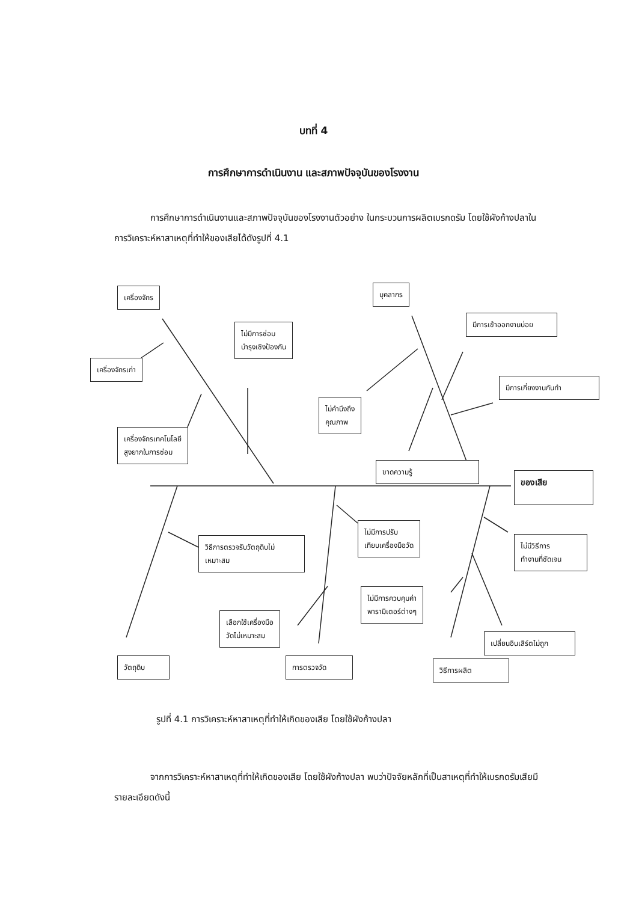บทที่ 4
การศึกษาการดำเนินงาน และสภาพปัจจุบันของโรงงาน
การศึกษาการดำเนินงานและสภาพปัจจุบันของโรงงานตัวอย่าง ในกระบวนการผลิตเบรกดรัม โดยใช้ผังก้างปลาในการวิเคราะห์หาสาเหตุที่ทำให้ของเสียได้ดังรูปที่ 4.1
เครื่องจักร
เครื่องจักรเก่า
ไม่มีการซ่อม
บำรุงเชิงป้องกัน
เครื่องจักรเทคโนโลยี
สูงยากในการซ่อม
บุคลากร
มีการเข้าออกงานบ่อย
มีการเกี่ยงงานกันทำ
ไม่คำนึงถึง
คุณภาพ
ขาดความรู้
ของเสีย
วิธีการตรวจรับวัตถุดิบไม่
เหมาะสม
ไม่มีการปรับ
เทียบเครื่องมือวัด
ไม่มีวิธีการ
ทำงานที่ชัดเจน
ไม่มีการควบคุมค่า
พารามิเตอร์ต่างๆ
เลือกใช้เครื่องมือ
วัดไม่เหมาะสม
เปลี่ยนอินเสิร์ตไม่ถูก
วัตถุดิบ การตรวจวัด วิธีการผลิต
รูปที่ 4.1 การวิเคราะห์หาสาเหตุที่ทำให้เกิดของเสีย โดยใช้ผังก้างปลา
จากการวิเคราะห์หาสาเหตุที่ทำให้เกิดของเสีย โดยใช้ผังก้างปลา พบว่าปัจจัยหลักที่เป็นสาเหตุที่ทำให้เบรกดรัมเสียมีรายละเอียดดังนี้